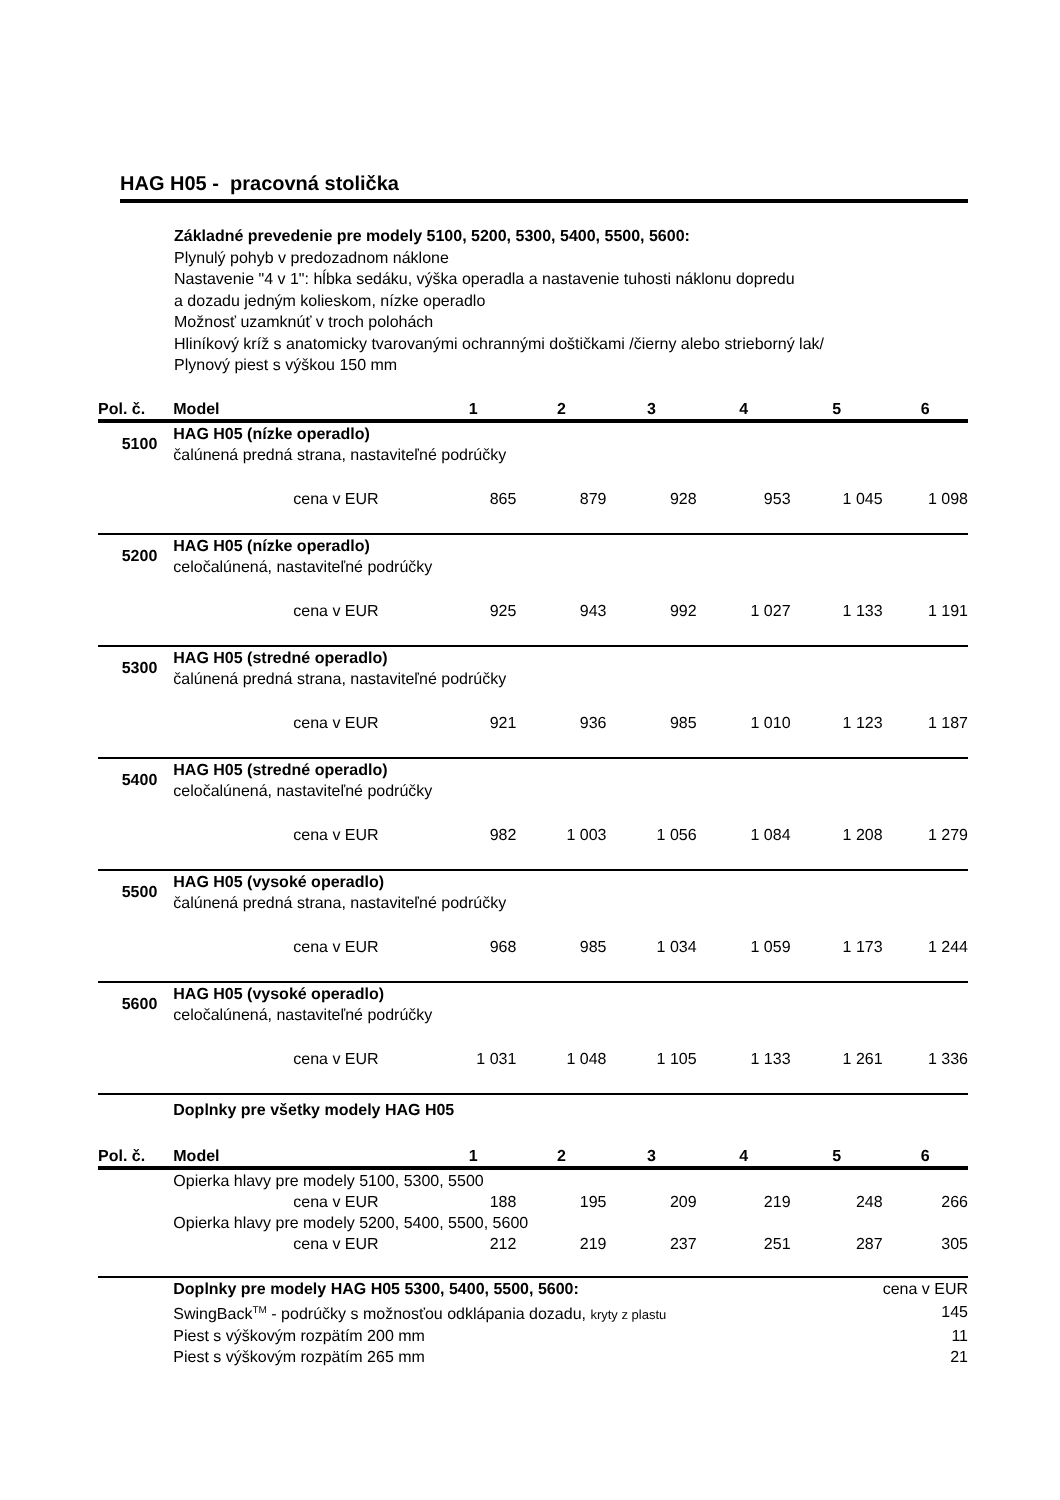HAG H05 - pracovná stolička
Základné prevedenie pre modely 5100, 5200, 5300, 5400, 5500, 5600:
Plynulý pohyb v predozadnom náklone
Nastavenie "4 v 1": hĺbka sedáku, výška operadla a nastavenie tuhosti náklonu dopredu
a dozadu jedným kolieskom, nízke operadlo
Možnosť uzamknúť v troch polohách
Hliníkový kríž s anatomicky tvarovanými ochrannými doštičkami /čierny alebo strieborný lak/
Plynový piest s výškou 150 mm
| Pol. č. | Model | 1 | 2 | 3 | 4 | 5 | 6 |
| --- | --- | --- | --- | --- | --- | --- | --- |
| 5100 | HAG H05 (nízke operadlo) čalúnená predná strana, nastaviteľné podrúčky | | | | | | |
| | cena v EUR | 865 | 879 | 928 | 953 | 1 045 | 1 098 |
| 5200 | HAG H05 (nízke operadlo) celočalúnená, nastaviteľné podrúčky | | | | | | |
| | cena v EUR | 925 | 943 | 992 | 1 027 | 1 133 | 1 191 |
| 5300 | HAG H05 (stredné operadlo) čalúnená predná strana, nastaviteľné podrúčky | | | | | | |
| | cena v EUR | 921 | 936 | 985 | 1 010 | 1 123 | 1 187 |
| 5400 | HAG H05 (stredné operadlo) celočalúnená, nastaviteľné podrúčky | | | | | | |
| | cena v EUR | 982 | 1 003 | 1 056 | 1 084 | 1 208 | 1 279 |
| 5500 | HAG H05 (vysoké operadlo) čalúnená predná strana, nastaviteľné podrúčky | | | | | | |
| | cena v EUR | 968 | 985 | 1 034 | 1 059 | 1 173 | 1 244 |
| 5600 | HAG H05 (vysoké operadlo) celočalúnená, nastaviteľné podrúčky | | | | | | |
| | cena v EUR | 1 031 | 1 048 | 1 105 | 1 133 | 1 261 | 1 336 |
| | Doplnky pre všetky modely HAG H05 | | | | | | |
| Pol. č. | Model | 1 | 2 | 3 | 4 | 5 | 6 |
| | Opierka hlavy pre modely 5100, 5300, 5500 | | | | | | |
| | cena v EUR | 188 | 195 | 209 | 219 | 248 | 266 |
| | Opierka hlavy pre modely 5200, 5400, 5500, 5600 | | | | | | |
| | cena v EUR | 212 | 219 | 237 | 251 | 287 | 305 |
| | Doplnky pre modely HAG H05 5300, 5400, 5500, 5600: | | | | | | cena v EUR |
| | SwingBack<sup>TM</sup> - podrúčky s možnosťou odklápania dozadu, kryty z plastu | | | | | | 145 |
| | Piest s výškovým rozpätím 200 mm | | | | | | 11 |
| | Piest s výškovým rozpätím 265 mm | | | | | | 21 |